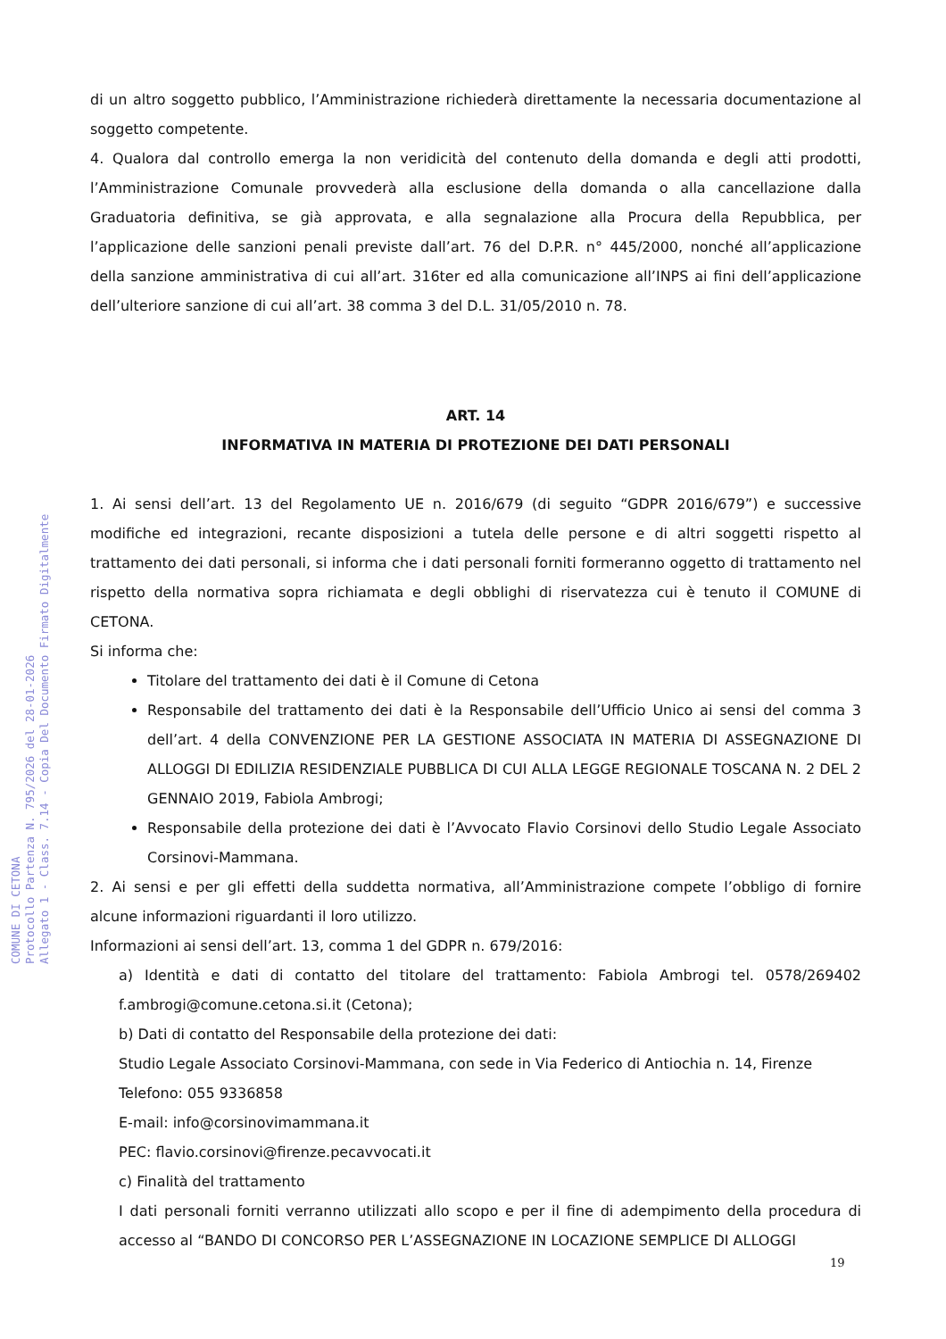COMUNE DI CETONA
Protocollo Partenza N. 795/2026 del 28-01-2026
Allegato 1 - Class. 7.14 - Copia Del Documento Firmato Digitalmente
di un altro soggetto pubblico, l’Amministrazione richiederà direttamente la necessaria documentazione al soggetto competente.
4. Qualora dal controllo emerga la non veridicità del contenuto della domanda e degli atti prodotti, l’Amministrazione Comunale provvederà alla esclusione della domanda o alla cancellazione dalla Graduatoria definitiva, se già approvata, e alla segnalazione alla Procura della Repubblica, per l’applicazione delle sanzioni penali previste dall’art. 76 del D.P.R. n° 445/2000, nonché all’applicazione della sanzione amministrativa di cui all’art. 316ter ed alla comunicazione all’INPS ai fini dell’applicazione dell’ulteriore sanzione di cui all’art. 38 comma 3 del D.L. 31/05/2010 n. 78.
ART. 14
INFORMATIVA IN MATERIA DI PROTEZIONE DEI DATI PERSONALI
1. Ai sensi dell’art. 13 del Regolamento UE n. 2016/679 (di seguito “GDPR 2016/679”) e successive modifiche ed integrazioni, recante disposizioni a tutela delle persone e di altri soggetti rispetto al trattamento dei dati personali, si informa che i dati personali forniti formeranno oggetto di trattamento nel rispetto della normativa sopra richiamata e degli obblighi di riservatezza cui è tenuto il COMUNE di CETONA.
Si informa che:
Titolare del trattamento dei dati è il Comune di Cetona
Responsabile del trattamento dei dati è la Responsabile dell’Ufficio Unico ai sensi del comma 3 dell’art. 4 della CONVENZIONE PER LA GESTIONE ASSOCIATA IN MATERIA DI ASSEGNAZIONE DI ALLOGGI DI EDILIZIA RESIDENZIALE PUBBLICA DI CUI ALLA LEGGE REGIONALE TOSCANA N. 2 DEL 2 GENNAIO 2019, Fabiola Ambrogi;
Responsabile della protezione dei dati è l’Avvocato Flavio Corsinovi dello Studio Legale Associato Corsinovi-Mammana.
2. Ai sensi e per gli effetti della suddetta normativa, all’Amministrazione compete l’obbligo di fornire alcune informazioni riguardanti il loro utilizzo.
Informazioni ai sensi dell’art. 13, comma 1 del GDPR n. 679/2016:
a) Identità e dati di contatto del titolare del trattamento: Fabiola Ambrogi tel. 0578/269402 f.ambrogi@comune.cetona.si.it (Cetona);
b) Dati di contatto del Responsabile della protezione dei dati:
Studio Legale Associato Corsinovi-Mammana, con sede in Via Federico di Antiochia n. 14, Firenze
Telefono: 055 9336858
E-mail: info@corsinovimammana.it
PEC: flavio.corsinovi@firenze.pecavvocati.it
c) Finalità del trattamento
I dati personali forniti verranno utilizzati allo scopo e per il fine di adempimento della procedura di accesso al “BANDO DI CONCORSO PER L’ASSEGNAZIONE IN LOCAZIONE SEMPLICE DI ALLOGGI
19